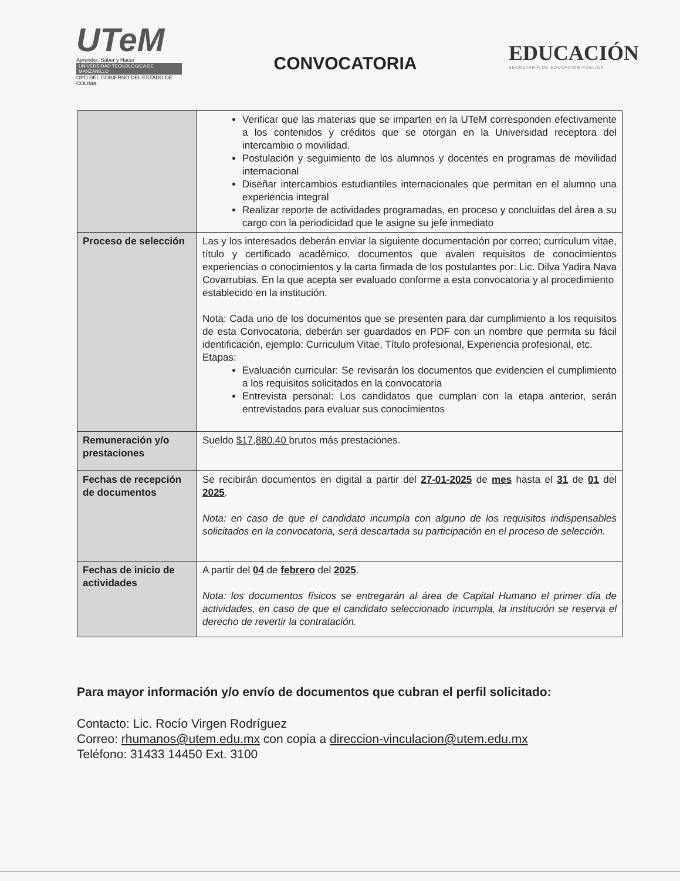UTeM
Aprender, Saber y Hacer
UNIVERSIDAD TECNOLÓGICA DE MANZANILLO
OPD DEL GOBIERNO DEL ESTADO DE COLIMA
CONVOCATORIA
EDUCACIÓN
SECRETARÍA DE EDUCACIÓN PÚBLICA
| | Verificar que las materias que se imparten en la UTeM corresponden efectivamente a los contenidos y créditos que se otorgan en la Universidad receptora del intercambio o movilidad. Postulación y seguimiento de los alumnos y docentes en programas de movilidad internacional Diseñar intercambios estudiantiles internacionales que permitan en el alumno una experiencia integral Realizar reporte de actividades programadas, en proceso y concluidas del área a su cargo con la periodicidad que le asigne su jefe inmediato |
| Proceso de selección | Las y los interesados deberán enviar la siguiente documentación por correo; curriculum vitae, título y certificado académico, documentos que avalen requisitos de conocimientos experiencias o conocimientos y la carta firmada de los postulantes por: Lic. Dilva Yadira Nava Covarrubias. En la que acepta ser evaluado conforme a esta convocatoria y al procedimiento establecido en la institución. Nota: Cada uno de los documentos que se presenten para dar cumplimiento a los requisitos de esta Convocatoria, deberán ser guardados en PDF con un nombre que permita su fácil identificación, ejemplo: Curriculum Vitae, Título profesional, Experiencia profesional, etc. Etapas: Evaluación curricular: Se revisarán los documentos que evidencien el cumplimiento a los requisitos solicitados en la convocatoria Entrevista personal: Los candidatos que cumplan con la etapa anterior, serán entrevistados para evaluar sus conocimientos |
| Remuneración y/o prestaciones | Sueldo $17,880.40 brutos más prestaciones. |
| Fechas de recepción de documentos | Se recibirán documentos en digital a partir del 27-01-2025 de mes hasta el 31 de 01 del 2025 . Nota: en caso de que el candidato incumpla con alguno de los requisitos indispensables solicitados en la convocatoria, será descartada su participación en el proceso de selección. |
| Fechas de inicio de actividades | A partir del 04 de febrero del 2025 . Nota: los documentos físicos se entregarán al área de Capital Humano el primer día de actividades, en caso de que el candidato seleccionado incumpla, la institución se reserva el derecho de revertir la contratación. |
Para mayor información y/o envío de documentos que cubran el perfil solicitado:
Contacto: Lic. Rocío Virgen Rodríguez
Correo: rhumanos@utem.edu.mx con copia a direccion-vinculacion@utem.edu.mx
Teléfono: 31433 14450 Ext. 3100